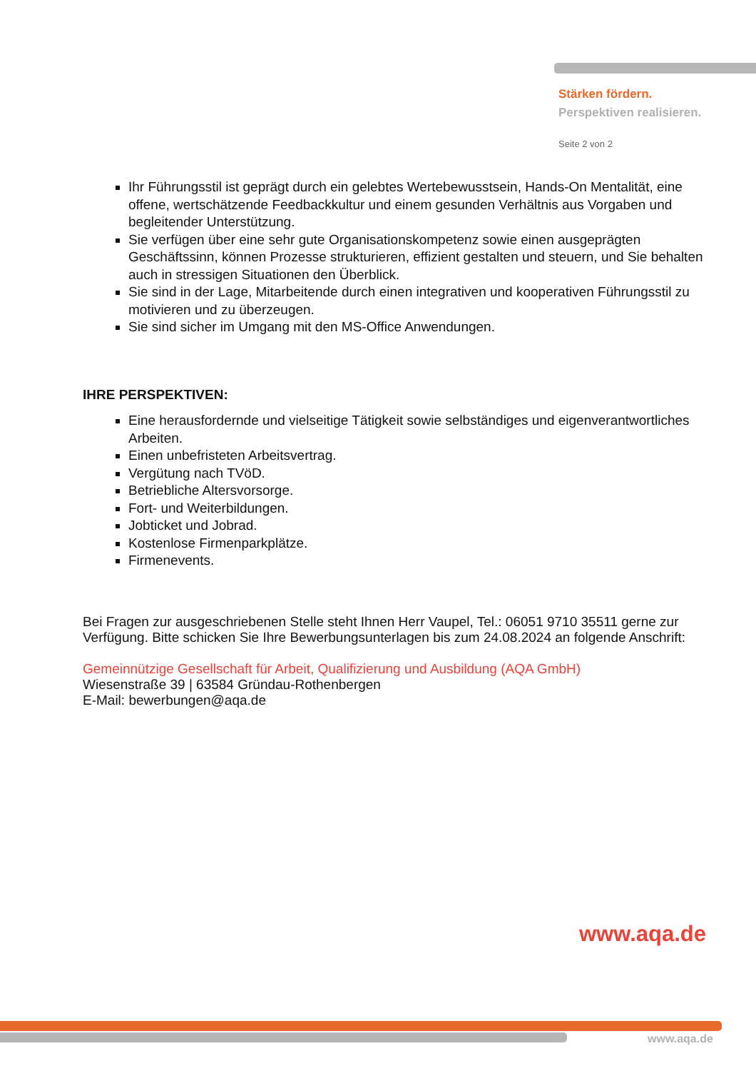Stärken fördern.
Perspektiven realisieren.
Seite 2 von 2
Ihr Führungsstil ist geprägt durch ein gelebtes Wertebewusstsein, Hands-On Mentalität, eine offene, wertschätzende Feedbackkultur und einem gesunden Verhältnis aus Vorgaben und begleitender Unterstützung.
Sie verfügen über eine sehr gute Organisationskompetenz sowie einen ausgeprägten Geschäftssinn, können Prozesse strukturieren, effizient gestalten und steuern, und Sie behalten auch in stressigen Situationen den Überblick.
Sie sind in der Lage, Mitarbeitende durch einen integrativen und kooperativen Führungsstil zu motivieren und zu überzeugen.
Sie sind sicher im Umgang mit den MS-Office Anwendungen.
IHRE PERSPEKTIVEN:
Eine herausfordernde und vielseitige Tätigkeit sowie selbständiges und eigenverantwortliches Arbeiten.
Einen unbefristeten Arbeitsvertrag.
Vergütung nach TVöD.
Betriebliche Altersvorsorge.
Fort- und Weiterbildungen.
Jobticket und Jobrad.
Kostenlose Firmenparkplätze.
Firmenevents.
Bei Fragen zur ausgeschriebenen Stelle steht Ihnen Herr Vaupel, Tel.: 06051 9710 35511 gerne zur Verfügung. Bitte schicken Sie Ihre Bewerbungsunterlagen bis zum 24.08.2024 an folgende Anschrift:
Gemeinnützige Gesellschaft für Arbeit, Qualifizierung und Ausbildung (AQA GmbH)
Wiesenstraße 39 | 63584 Gründau-Rothenbergen
E-Mail: bewerbungen@aqa.de
www.aqa.de
www.aqa.de